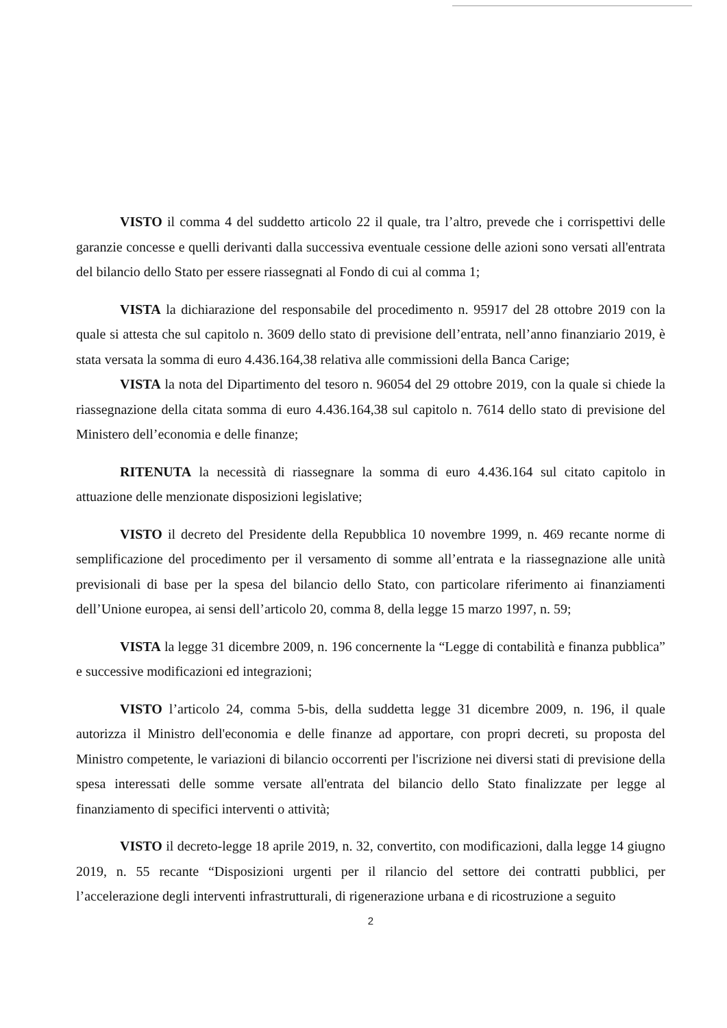VISTO il comma 4 del suddetto articolo 22 il quale, tra l’altro, prevede che i corrispettivi delle garanzie concesse e quelli derivanti dalla successiva eventuale cessione delle azioni sono versati all'entrata del bilancio dello Stato per essere riassegnati al Fondo di cui al comma 1;
VISTA la dichiarazione del responsabile del procedimento n. 95917 del 28 ottobre 2019 con la quale si attesta che sul capitolo n. 3609 dello stato di previsione dell’entrata, nell’anno finanziario 2019, è stata versata la somma di euro 4.436.164,38 relativa alle commissioni della Banca Carige;
VISTA la nota del Dipartimento del tesoro n. 96054 del 29 ottobre 2019, con la quale si chiede la riassegnazione della citata somma di euro 4.436.164,38 sul capitolo n. 7614 dello stato di previsione del Ministero dell’economia e delle finanze;
RITENUTA la necessità di riassegnare la somma di euro 4.436.164 sul citato capitolo in attuazione delle menzionate disposizioni legislative;
VISTO il decreto del Presidente della Repubblica 10 novembre 1999, n. 469 recante norme di semplificazione del procedimento per il versamento di somme all’entrata e la riassegnazione alle unità previsionali di base per la spesa del bilancio dello Stato, con particolare riferimento ai finanziamenti dell’Unione europea, ai sensi dell’articolo 20, comma 8, della legge 15 marzo 1997, n. 59;
VISTA la legge 31 dicembre 2009, n. 196 concernente la “Legge di contabilità e finanza pubblica” e successive modificazioni ed integrazioni;
VISTO l’articolo 24, comma 5-bis, della suddetta legge 31 dicembre 2009, n. 196, il quale autorizza il Ministro dell'economia e delle finanze ad apportare, con propri decreti, su proposta del Ministro competente, le variazioni di bilancio occorrenti per l'iscrizione nei diversi stati di previsione della spesa interessati delle somme versate all'entrata del bilancio dello Stato finalizzate per legge al finanziamento di specifici interventi o attività;
VISTO il decreto-legge 18 aprile 2019, n. 32, convertito, con modificazioni, dalla legge 14 giugno 2019, n. 55 recante “Disposizioni urgenti per il rilancio del settore dei contratti pubblici, per l’accelerazione degli interventi infrastrutturali, di rigenerazione urbana e di ricostruzione a seguito
2